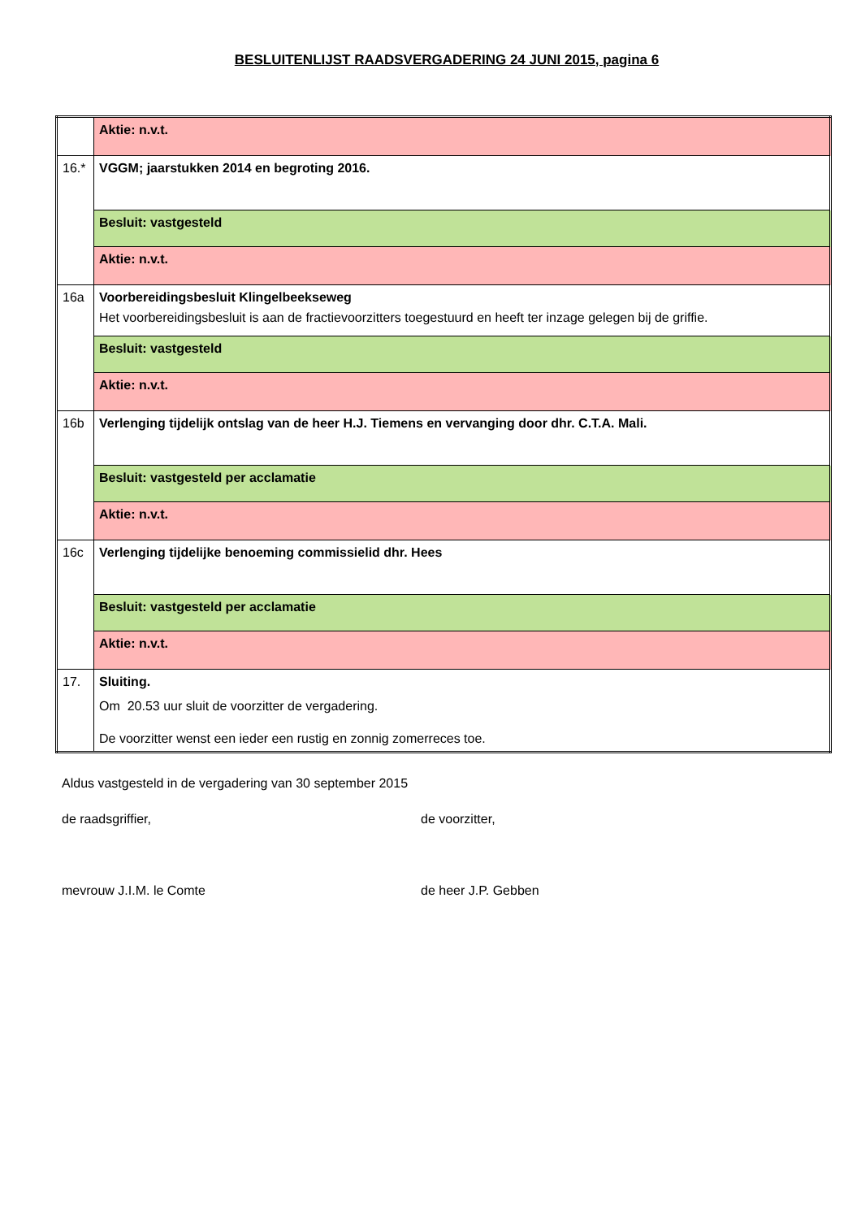BESLUITENLIJST RAADSVERGADERING 24 JUNI 2015, pagina 6
| | Aktie: n.v.t. |
| 16.* | VGGM; jaarstukken 2014 en begroting 2016. |
| | Besluit: vastgesteld |
| | Aktie: n.v.t. |
| 16a | Voorbereidingsbesluit Klingelbeekseweg Het voorbereidingsbesluit is aan de fractievoorzitters toegestuurd en heeft ter inzage gelegen bij de griffie. |
| | Besluit: vastgesteld |
| | Aktie: n.v.t. |
| 16b | Verlenging tijdelijk ontslag van de heer H.J. Tiemens en vervanging door dhr. C.T.A. Mali. |
| | Besluit: vastgesteld per acclamatie |
| | Aktie: n.v.t. |
| 16c | Verlenging tijdelijke benoeming commissielid dhr. Hees |
| | Besluit: vastgesteld per acclamatie |
| | Aktie: n.v.t. |
| 17. | Sluiting. Om 20.53 uur sluit de voorzitter de vergadering. De voorzitter wenst een ieder een rustig en zonnig zomerreces toe. |
Aldus vastgesteld in de vergadering van 30 september 2015
de raadsgriffier, de voorzitter,
mevrouw J.I.M. le Comte de heer J.P. Gebben